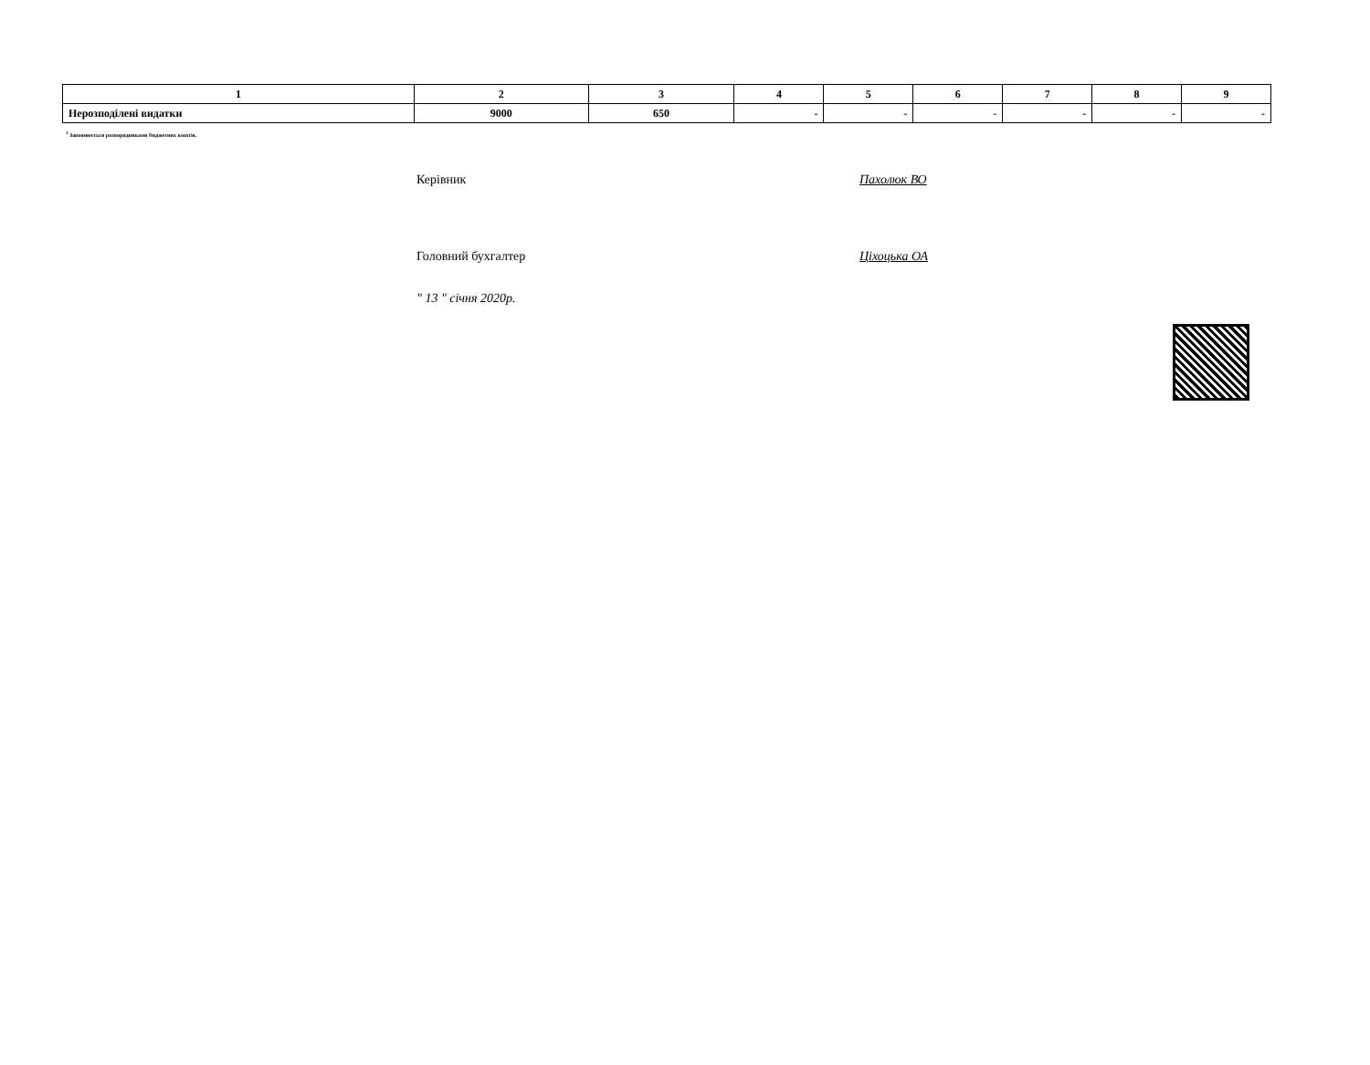| 1 | 2 | 3 | 4 | 5 | 6 | 7 | 8 | 9 |
| --- | --- | --- | --- | --- | --- | --- | --- | --- |
| Нерозподілені видатки | 9000 | 650 | - | - | - | - | - | - |
<sup>1</sup> Заповнюється розпорядниками бюджетних коштів.
Керівник Пахолюк ВО
Головний бухгалтер Ціхоцька ОА
" 13 " січня 2020р.